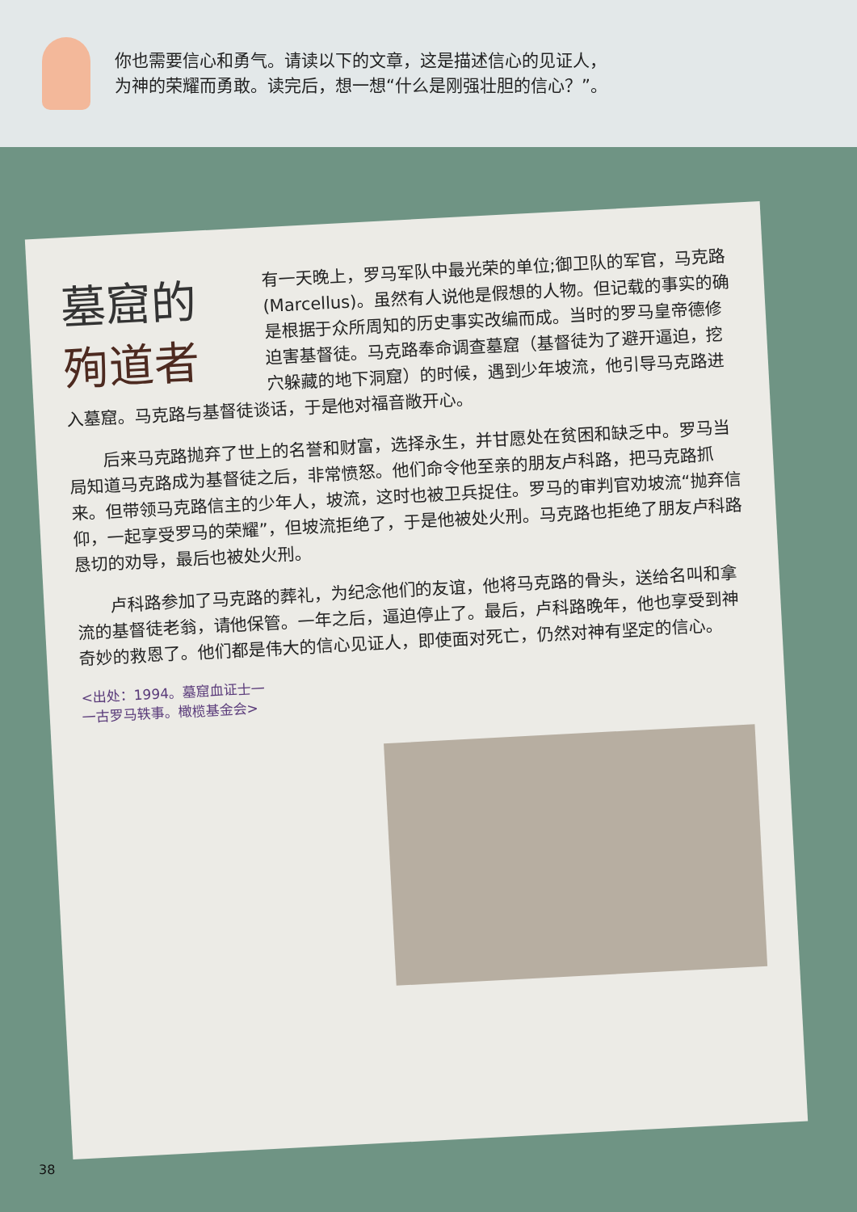你也需要信心和勇气。请读以下的文章，这是描述信心的见证人，
为神的荣耀而勇敢。读完后，想一想“什么是刚强壮胆的信心？”。
墓窟的
殉道者
有一天晚上，罗马军队中最光荣的单位;御卫队的军官，马克路(Marcellus)。虽然有人说他是假想的人物。但记载的事实的确是根据于众所周知的历史事实改编而成。当时的罗马皇帝德修迫害基督徒。马克路奉命调查墓窟（基督徒为了避开逼迫，挖穴躲藏的地下洞窟）的时候，遇到少年坡流，他引导马克路进入墓窟。马克路与基督徒谈话，于是他对福音敞开心。
　　后来马克路抛弃了世上的名誉和财富，选择永生，并甘愿处在贫困和缺乏中。罗马当局知道马克路成为基督徒之后，非常愤怒。他们命令他至亲的朋友卢科路，把马克路抓来。但带领马克路信主的少年人，坡流，这时也被卫兵捉住。罗马的审判官劝坡流“抛弃信仰，一起享受罗马的荣耀”，但坡流拒绝了，于是他被处火刑。马克路也拒绝了朋友卢科路恳切的劝导，最后也被处火刑。
　　卢科路参加了马克路的葬礼，为纪念他们的友谊，他将马克路的骨头，送给名叫和拿流的基督徒老翁，请他保管。一年之后，逼迫停止了。最后，卢科路晚年，他也享受到神奇妙的救恩了。他们都是伟大的信心见证人，即使面对死亡，仍然对神有坚定的信心。
<出处：1994。墓窟血证士一
一古罗马轶事。橄榄基金会>
38